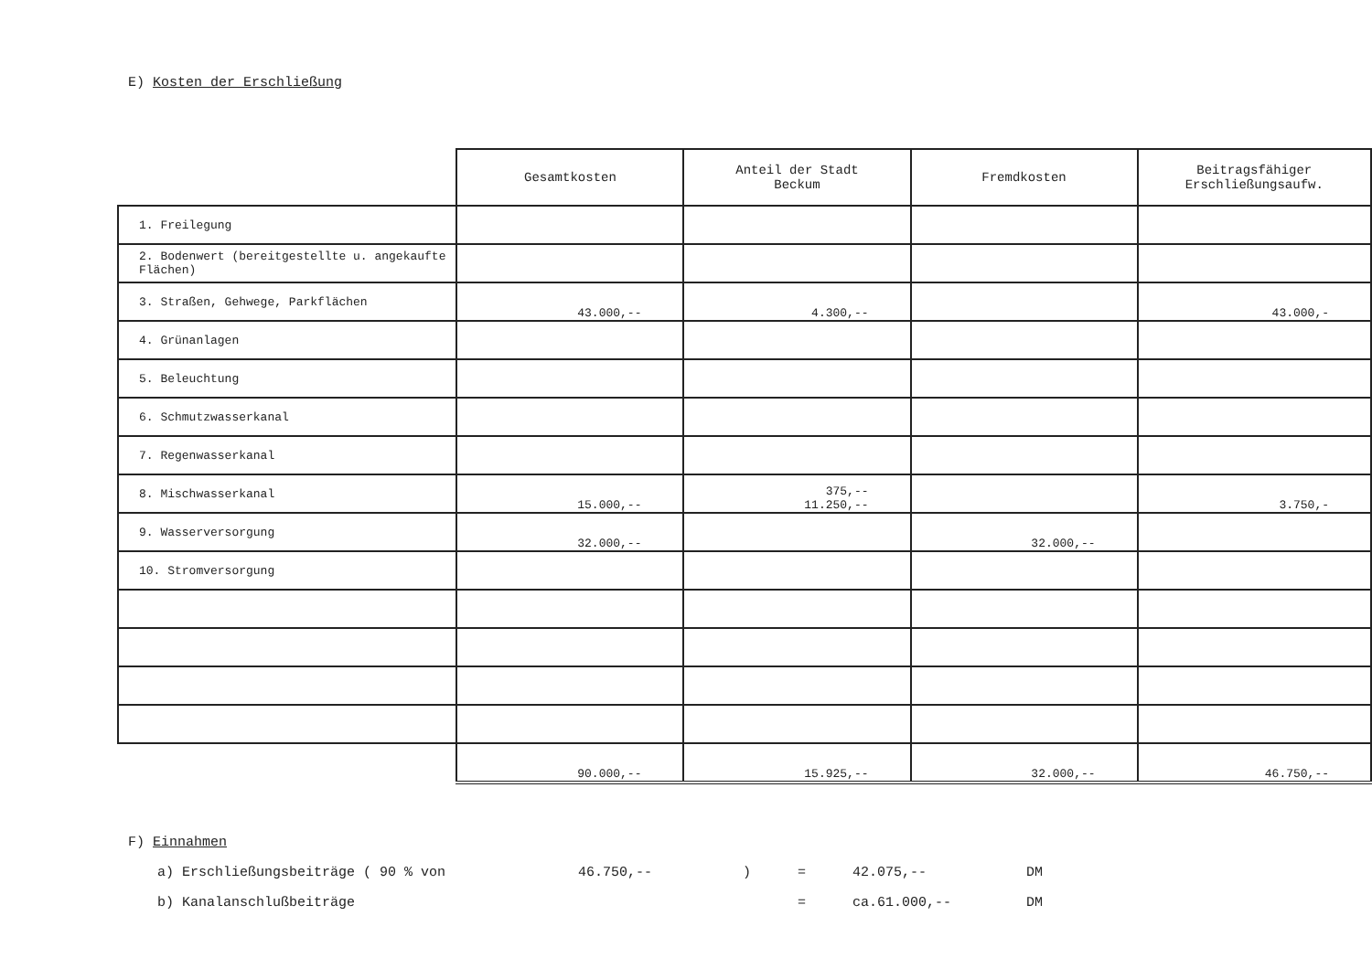E) Kosten der Erschließung
| | Gesamtkosten | Anteil der Stadt Beckum | Fremdkosten | Beitragsfähiger Erschließungsaufw. |
| --- | --- | --- | --- | --- |
| 1. Freilegung | | | | |
| 2. Bodenwert (bereitgestellte u. angekaufte Flächen) | | | | |
| 3. Straßen, Gehwege, Parkflächen | 43.000,-- | 4.300,-- | | 43.000,- |
| 4. Grünanlagen | | | | |
| 5. Beleuchtung | | | | |
| 6. Schmutzwasserkanal | | | | |
| 7. Regenwasserkanal | | | | |
| 8. Mischwasserkanal | 15.000,-- | 375,-- 11.250,-- | | 3.750,- |
| 9. Wasserversorgung | 32.000,-- | | 32.000,-- | |
| 10. Stromversorgung | | | | |
| | 90.000,-- | 15.925,-- | 32.000,-- | 46.750,-- |
F) Einnahmen
a) Erschließungsbeiträge ( 90 % von 46.750,--) = 42.075,-- DM
b) Kanalanschlußbeiträge = ca.61.000,-- DM